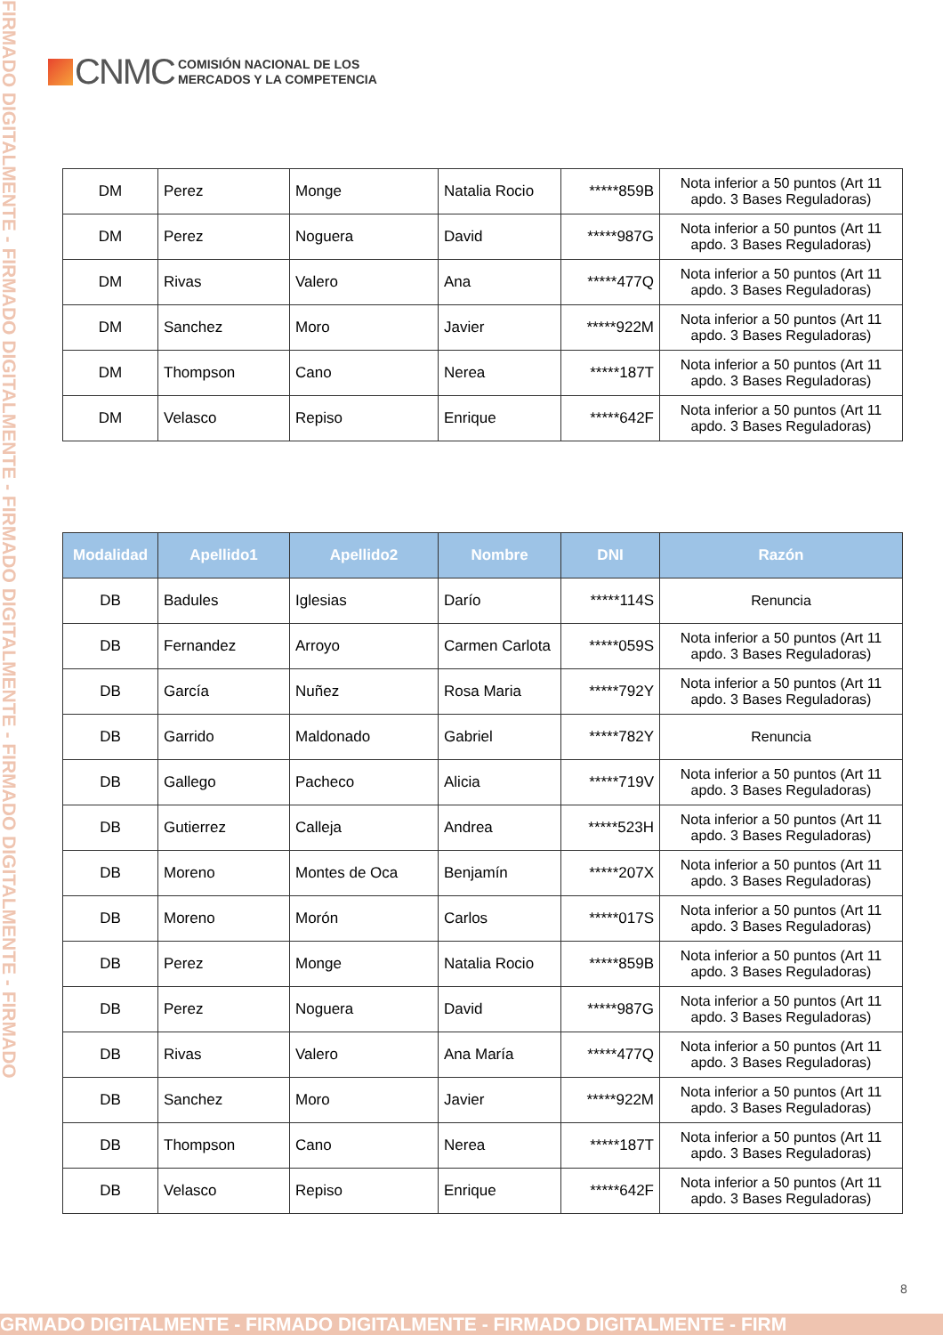FIRMADO DIGITALMENTE - FIRMADO DIGITALMENTE - FIRMADO DIGITALMENTE - FIRMADO DIGITALMENTE - FIRMADO
CNMC
COMISIÓN NACIONAL DE LOS
MERCADOS Y LA COMPETENCIA
| DM | Perez | Monge | Natalia Rocio | *****859B | Nota inferior a 50 puntos (Art 11 apdo. 3 Bases Reguladoras) |
| DM | Perez | Noguera | David | *****987G | Nota inferior a 50 puntos (Art 11 apdo. 3 Bases Reguladoras) |
| DM | Rivas | Valero | Ana | *****477Q | Nota inferior a 50 puntos (Art 11 apdo. 3 Bases Reguladoras) |
| DM | Sanchez | Moro | Javier | *****922M | Nota inferior a 50 puntos (Art 11 apdo. 3 Bases Reguladoras) |
| DM | Thompson | Cano | Nerea | *****187T | Nota inferior a 50 puntos (Art 11 apdo. 3 Bases Reguladoras) |
| DM | Velasco | Repiso | Enrique | *****642F | Nota inferior a 50 puntos (Art 11 apdo. 3 Bases Reguladoras) |
| Modalidad | Apellido1 | Apellido2 | Nombre | DNI | Razón |
| --- | --- | --- | --- | --- | --- |
| DB | Badules | Iglesias | Darío | *****114S | Renuncia |
| DB | Fernandez | Arroyo | Carmen Carlota | *****059S | Nota inferior a 50 puntos (Art 11 apdo. 3 Bases Reguladoras) |
| DB | García | Nuñez | Rosa Maria | *****792Y | Nota inferior a 50 puntos (Art 11 apdo. 3 Bases Reguladoras) |
| DB | Garrido | Maldonado | Gabriel | *****782Y | Renuncia |
| DB | Gallego | Pacheco | Alicia | *****719V | Nota inferior a 50 puntos (Art 11 apdo. 3 Bases Reguladoras) |
| DB | Gutierrez | Calleja | Andrea | *****523H | Nota inferior a 50 puntos (Art 11 apdo. 3 Bases Reguladoras) |
| DB | Moreno | Montes de Oca | Benjamín | *****207X | Nota inferior a 50 puntos (Art 11 apdo. 3 Bases Reguladoras) |
| DB | Moreno | Morón | Carlos | *****017S | Nota inferior a 50 puntos (Art 11 apdo. 3 Bases Reguladoras) |
| DB | Perez | Monge | Natalia Rocio | *****859B | Nota inferior a 50 puntos (Art 11 apdo. 3 Bases Reguladoras) |
| DB | Perez | Noguera | David | *****987G | Nota inferior a 50 puntos (Art 11 apdo. 3 Bases Reguladoras) |
| DB | Rivas | Valero | Ana María | *****477Q | Nota inferior a 50 puntos (Art 11 apdo. 3 Bases Reguladoras) |
| DB | Sanchez | Moro | Javier | *****922M | Nota inferior a 50 puntos (Art 11 apdo. 3 Bases Reguladoras) |
| DB | Thompson | Cano | Nerea | *****187T | Nota inferior a 50 puntos (Art 11 apdo. 3 Bases Reguladoras) |
| DB | Velasco | Repiso | Enrique | *****642F | Nota inferior a 50 puntos (Art 11 apdo. 3 Bases Reguladoras) |
8
GRMADO DIGITALMENTE - FIRMADO DIGITALMENTE - FIRMADO DIGITALMENTE - FIRM